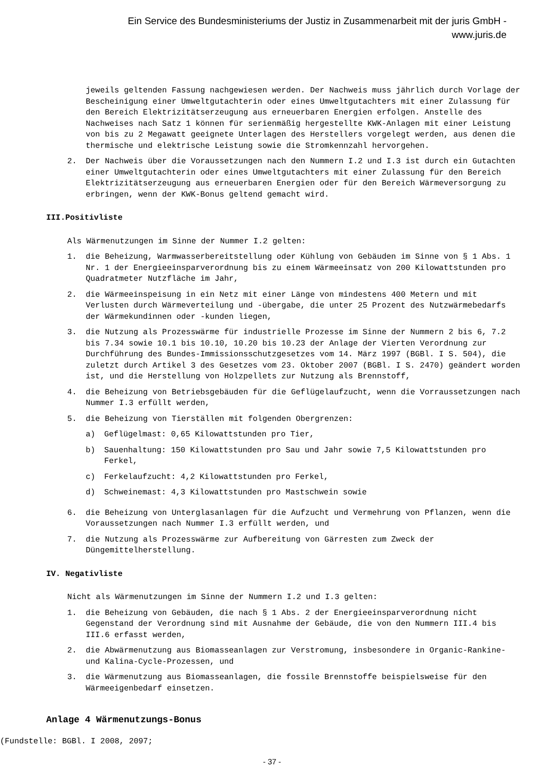Ein Service des Bundesministeriums der Justiz in Zusammenarbeit mit der juris GmbH -
www.juris.de
jeweils geltenden Fassung nachgewiesen werden. Der Nachweis muss jährlich durch Vorlage der Bescheinigung einer Umweltgutachterin oder eines Umweltgutachters mit einer Zulassung für den Bereich Elektrizitätserzeugung aus erneuerbaren Energien erfolgen. Anstelle des Nachweises nach Satz 1 können für serienmäßig hergestellte KWK-Anlagen mit einer Leistung von bis zu 2 Megawatt geeignete Unterlagen des Herstellers vorgelegt werden, aus denen die thermische und elektrische Leistung sowie die Stromkennzahl hervorgehen.
2. Der Nachweis über die Voraussetzungen nach den Nummern I.2 und I.3 ist durch ein Gutachten einer Umweltgutachterin oder eines Umweltgutachters mit einer Zulassung für den Bereich Elektrizitätserzeugung aus erneuerbaren Energien oder für den Bereich Wärmeversorgung zu erbringen, wenn der KWK-Bonus geltend gemacht wird.
III.Positivliste
Als Wärmenutzungen im Sinne der Nummer I.2 gelten:
1. die Beheizung, Warmwasserbereitstellung oder Kühlung von Gebäuden im Sinne von § 1 Abs. 1 Nr. 1 der Energieeinsparverordnung bis zu einem Wärmeeinsatz von 200 Kilowattstunden pro Quadratmeter Nutzfläche im Jahr,
2. die Wärmeeinspeisung in ein Netz mit einer Länge von mindestens 400 Metern und mit Verlusten durch Wärmeverteilung und -übergabe, die unter 25 Prozent des Nutzwärmebedarfs der Wärmekundinnen oder -kunden liegen,
3. die Nutzung als Prozesswärme für industrielle Prozesse im Sinne der Nummern 2 bis 6, 7.2 bis 7.34 sowie 10.1 bis 10.10, 10.20 bis 10.23 der Anlage der Vierten Verordnung zur Durchführung des Bundes-Immissionsschutzgesetzes vom 14. März 1997 (BGBl. I S. 504), die zuletzt durch Artikel 3 des Gesetzes vom 23. Oktober 2007 (BGBl. I S. 2470) geändert worden ist, und die Herstellung von Holzpellets zur Nutzung als Brennstoff,
4. die Beheizung von Betriebsgebäuden für die Geflügelaufzucht, wenn die Vorraussetzungen nach Nummer I.3 erfüllt werden,
5. die Beheizung von Tierställen mit folgenden Obergrenzen:
a) Geflügelmast: 0,65 Kilowattstunden pro Tier,
b) Sauenhaltung: 150 Kilowattstunden pro Sau und Jahr sowie 7,5 Kilowattstunden pro Ferkel,
c) Ferkelaufzucht: 4,2 Kilowattstunden pro Ferkel,
d) Schweinemast: 4,3 Kilowattstunden pro Mastschwein sowie
6. die Beheizung von Unterglasanlagen für die Aufzucht und Vermehrung von Pflanzen, wenn die Voraussetzungen nach Nummer I.3 erfüllt werden, und
7. die Nutzung als Prozesswärme zur Aufbereitung von Gärresten zum Zweck der Düngemittelherstellung.
IV. Negativliste
Nicht als Wärmenutzungen im Sinne der Nummern I.2 und I.3 gelten:
1. die Beheizung von Gebäuden, die nach § 1 Abs. 2 der Energieeinsparverordnung nicht Gegenstand der Verordnung sind mit Ausnahme der Gebäude, die von den Nummern III.4 bis III.6 erfasst werden,
2. die Abwärmenutzung aus Biomasseanlagen zur Verstromung, insbesondere in Organic-Rankine- und Kalina-Cycle-Prozessen, und
3. die Wärmenutzung aus Biomasseanlagen, die fossile Brennstoffe beispielsweise für den Wärmeeigenbedarf einsetzen.
Anlage 4 Wärmenutzungs-Bonus
(Fundstelle: BGBl. I 2008, 2097;
- 37 -